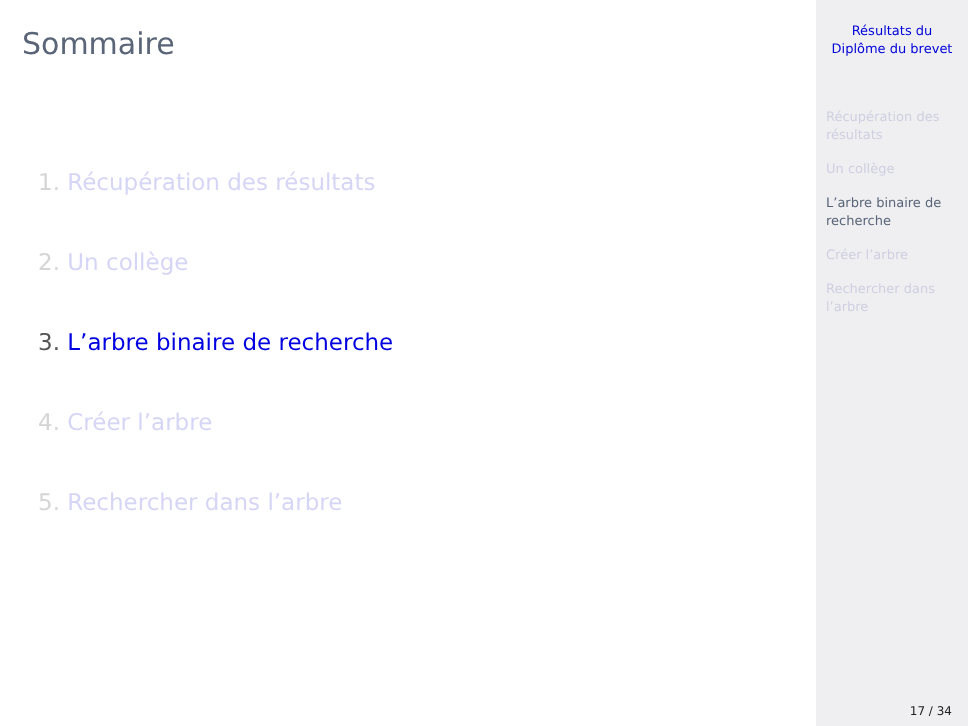Sommaire
1. Récupération des résultats
2. Un collège
3. L’arbre binaire de recherche
4. Créer l’arbre
5. Rechercher dans l’arbre
Résultats du
Diplôme du brevet
Récupération des
résultats
Un collège
L’arbre binaire de
recherche
Créer l’arbre
Rechercher dans
l’arbre
17 / 34